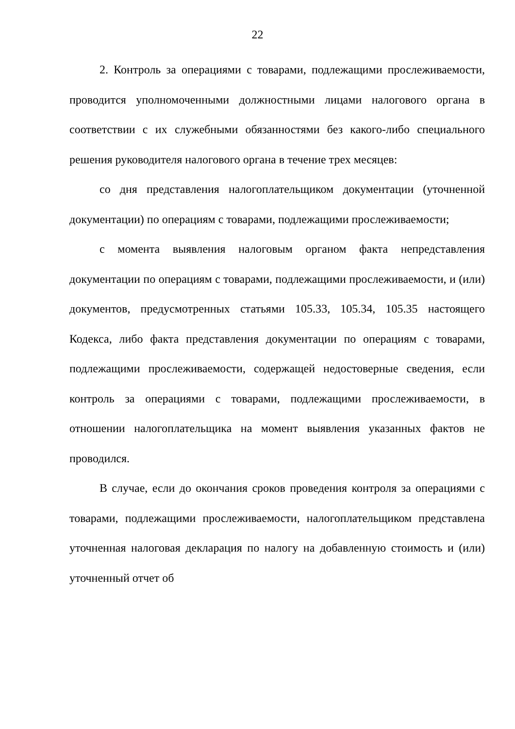22
2. Контроль за операциями с товарами, подлежащими прослеживаемости, проводится уполномоченными должностными лицами налогового органа в соответствии с их служебными обязанностями без какого-либо специального решения руководителя налогового органа в течение трех месяцев:
со дня представления налогоплательщиком документации (уточненной документации) по операциям с товарами, подлежащими прослеживаемости;
с момента выявления налоговым органом факта непредставления документации по операциям с товарами, подлежащими прослеживаемости, и (или) документов, предусмотренных статьями 105.33, 105.34, 105.35 настоящего Кодекса, либо факта представления документации по операциям с товарами, подлежащими прослеживаемости, содержащей недостоверные сведения, если контроль за операциями с товарами, подлежащими прослеживаемости, в отношении налогоплательщика на момент выявления указанных фактов не проводился.
В случае, если до окончания сроков проведения контроля за операциями с товарами, подлежащими прослеживаемости, налогоплательщиком представлена уточненная налоговая декларация по налогу на добавленную стоимость и (или) уточненный отчет об